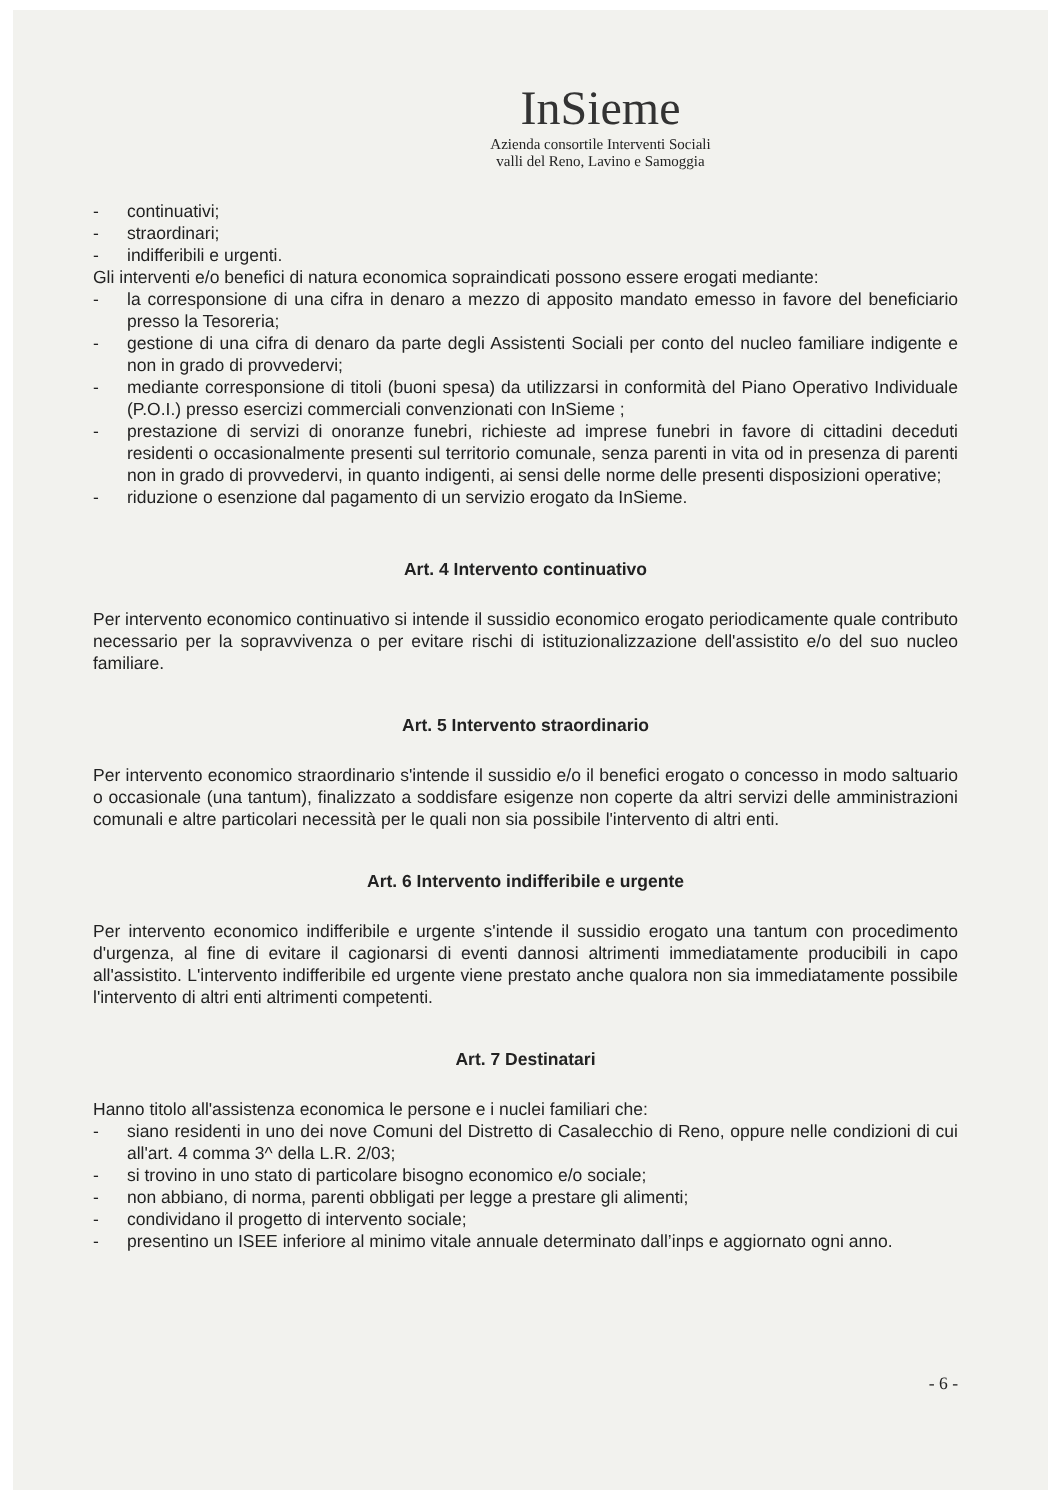InSieme
Azienda consortile Interventi Sociali
valli del Reno, Lavino e Samoggia
- continuativi;
- straordinari;
- indifferibili e urgenti.
Gli interventi e/o benefici di natura economica sopraindicati possono essere erogati mediante:
- la corresponsione di una cifra in denaro a mezzo di apposito mandato emesso in favore del beneficiario presso la Tesoreria;
- gestione di una cifra di denaro da parte degli Assistenti Sociali per conto del nucleo familiare indigente e non in grado di provvedervi;
- mediante corresponsione di titoli (buoni spesa) da utilizzarsi in conformità del Piano Operativo Individuale (P.O.I.) presso esercizi commerciali convenzionati con InSieme ;
- prestazione di servizi di onoranze funebri, richieste ad imprese funebri in favore di cittadini deceduti residenti o occasionalmente presenti sul territorio comunale, senza parenti in vita od in presenza di parenti non in grado di provvedervi, in quanto indigenti, ai sensi delle norme delle presenti disposizioni operative;
- riduzione o esenzione dal pagamento di un servizio erogato da InSieme.
Art. 4 Intervento continuativo
Per intervento economico continuativo si intende il sussidio economico erogato periodicamente quale contributo necessario per la sopravvivenza o per evitare rischi di istituzionalizzazione dell'assistito e/o del suo nucleo familiare.
Art. 5 Intervento straordinario
Per intervento economico straordinario s'intende il sussidio e/o il benefici erogato o concesso in modo saltuario o occasionale (una tantum), finalizzato a soddisfare esigenze non coperte da altri servizi delle amministrazioni comunali e altre particolari necessità per le quali non sia possibile l'intervento di altri enti.
Art. 6 Intervento indifferibile e urgente
Per intervento economico indifferibile e urgente s'intende il sussidio erogato una tantum con procedimento d'urgenza, al fine di evitare il cagionarsi di eventi dannosi altrimenti immediatamente producibili in capo all'assistito. L'intervento indifferibile ed urgente viene prestato anche qualora non sia immediatamente possibile l'intervento di altri enti altrimenti competenti.
Art. 7 Destinatari
Hanno titolo all'assistenza economica le persone e i nuclei familiari che:
- siano residenti in uno dei nove Comuni del Distretto di Casalecchio di Reno, oppure nelle condizioni di cui all'art. 4 comma 3^ della L.R. 2/03;
- si trovino in uno stato di particolare bisogno economico e/o sociale;
- non abbiano, di norma, parenti obbligati per legge a prestare gli alimenti;
- condividano il progetto di intervento sociale;
- presentino un ISEE inferiore al minimo vitale annuale determinato dall’inps e aggiornato ogni anno.
- 6 -